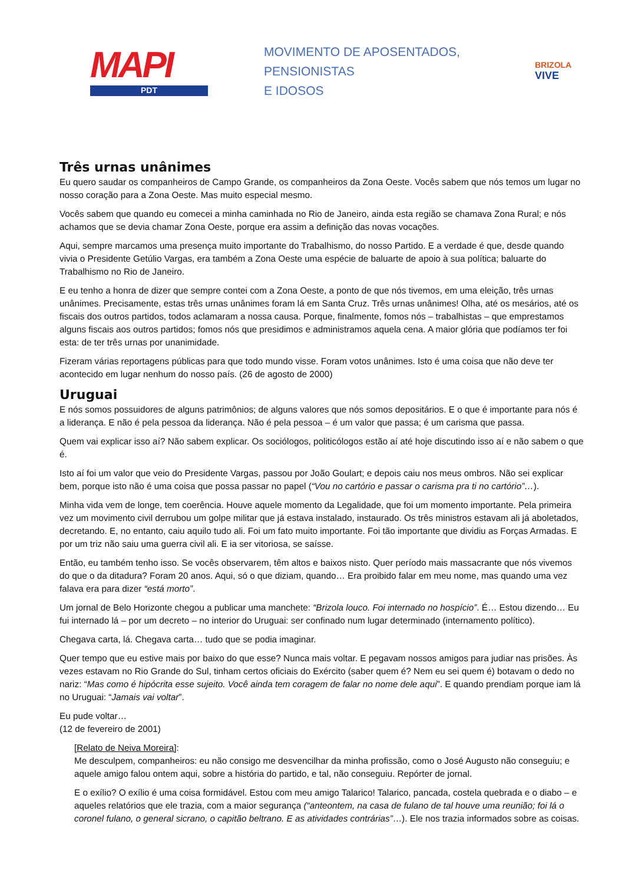MAPI
PDT
MOVIMENTO DE APOSENTADOS,
PENSIONISTAS
E IDOSOS
BRIZOLA
VIVE
Três urnas unânimes
Eu quero saudar os companheiros de Campo Grande, os companheiros da Zona Oeste. Vocês sabem que nós temos um lugar no nosso coração para a Zona Oeste. Mas muito especial mesmo.
Vocês sabem que quando eu comecei a minha caminhada no Rio de Janeiro, ainda esta região se chamava Zona Rural; e nós achamos que se devia chamar Zona Oeste, porque era assim a definição das novas vocações.
Aqui, sempre marcamos uma presença muito importante do Trabalhismo, do nosso Partido. E a verdade é que, desde quando vivia o Presidente Getúlio Vargas, era também a Zona Oeste uma espécie de baluarte de apoio à sua política; baluarte do Trabalhismo no Rio de Janeiro.
E eu tenho a honra de dizer que sempre contei com a Zona Oeste, a ponto de que nós tivemos, em uma eleição, três urnas unânimes. Precisamente, estas três urnas unânimes foram lá em Santa Cruz. Três urnas unânimes! Olha, até os mesários, até os fiscais dos outros partidos, todos aclamaram a nossa causa. Porque, finalmente, fomos nós – trabalhistas – que emprestamos alguns fiscais aos outros partidos; fomos nós que presidimos e administramos aquela cena. A maior glória que podíamos ter foi esta: de ter três urnas por unanimidade.
Fizeram várias reportagens públicas para que todo mundo visse. Foram votos unânimes. Isto é uma coisa que não deve ter acontecido em lugar nenhum do nosso país. (26 de agosto de 2000)
Uruguai
E nós somos possuidores de alguns patrimônios; de alguns valores que nós somos depositários. E o que é importante para nós é a liderança. E não é pela pessoa da liderança. Não é pela pessoa – é um valor que passa; é um carisma que passa.
Quem vai explicar isso aí? Não sabem explicar. Os sociólogos, politicólogos estão aí até hoje discutindo isso aí e não sabem o que é.
Isto aí foi um valor que veio do Presidente Vargas, passou por João Goulart; e depois caiu nos meus ombros. Não sei explicar bem, porque isto não é uma coisa que possa passar no papel (“Vou no cartório e passar o carisma pra ti no cartório”…).
Minha vida vem de longe, tem coerência. Houve aquele momento da Legalidade, que foi um momento importante. Pela primeira vez um movimento civil derrubou um golpe militar que já estava instalado, instaurado. Os três ministros estavam ali já aboletados, decretando. E, no entanto, caiu aquilo tudo ali. Foi um fato muito importante. Foi tão importante que dividiu as Forças Armadas. E por um triz não saiu uma guerra civil ali. E ia ser vitoriosa, se saísse.
Então, eu também tenho isso. Se vocês observarem, têm altos e baixos nisto. Quer período mais massacrante que nós vivemos do que o da ditadura? Foram 20 anos. Aqui, só o que diziam, quando… Era proibido falar em meu nome, mas quando uma vez falava era para dizer “está morto”.
Um jornal de Belo Horizonte chegou a publicar uma manchete: “Brizola louco. Foi internado no hospício”. É… Estou dizendo… Eu fui internado lá – por um decreto – no interior do Uruguai: ser confinado num lugar determinado (internamento político).
Chegava carta, lá. Chegava carta… tudo que se podia imaginar.
Quer tempo que eu estive mais por baixo do que esse? Nunca mais voltar. E pegavam nossos amigos para judiar nas prisões. Às vezes estavam no Rio Grande do Sul, tinham certos oficiais do Exército (saber quem é? Nem eu sei quem é) botavam o dedo no nariz: “Mas como é hipócrita esse sujeito. Você ainda tem coragem de falar no nome dele aqui”. E quando prendiam porque iam lá no Uruguai: “Jamais vai voltar”.
Eu pude voltar…
(12 de fevereiro de 2001)
[Relato de Neiva Moreira]:
Me desculpem, companheiros: eu não consigo me desvencilhar da minha profissão, como o José Augusto não conseguiu; e aquele amigo falou ontem aqui, sobre a história do partido, e tal, não conseguiu. Repórter de jornal.
E o exílio? O exílio é uma coisa formidável. Estou com meu amigo Talarico! Talarico, pancada, costela quebrada e o diabo – e aqueles relatórios que ele trazia, com a maior segurança (“anteontem, na casa de fulano de tal houve uma reunião; foi lá o coronel fulano, o general sicrano, o capitão beltrano. E as atividades contrárias”…). Ele nos trazia informados sobre as coisas.